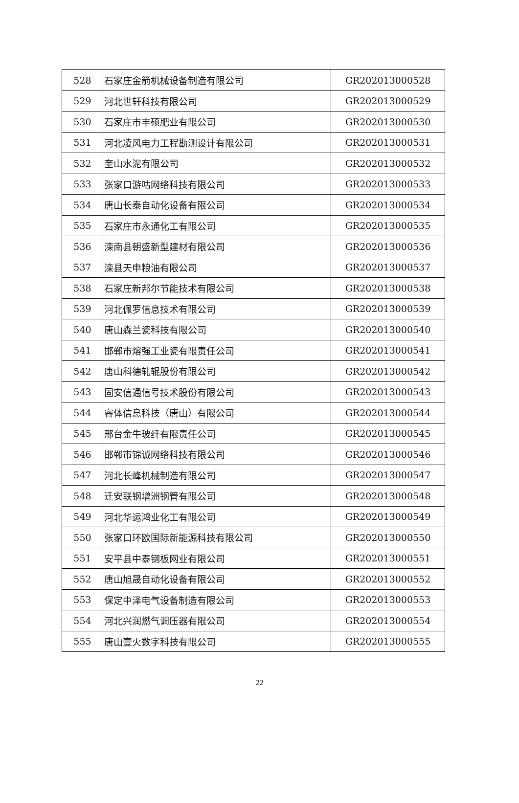| 528 | 石家庄金箭机械设备制造有限公司 | GR202013000528 |
| 529 | 河北世轩科技有限公司 | GR202013000529 |
| 530 | 石家庄市丰硕肥业有限公司 | GR202013000530 |
| 531 | 河北凌风电力工程勘测设计有限公司 | GR202013000531 |
| 532 | 奎山水泥有限公司 | GR202013000532 |
| 533 | 张家口游咕网络科技有限公司 | GR202013000533 |
| 534 | 唐山长泰自动化设备有限公司 | GR202013000534 |
| 535 | 石家庄市永通化工有限公司 | GR202013000535 |
| 536 | 滦南县朝盛新型建材有限公司 | GR202013000536 |
| 537 | 滦县天申粮油有限公司 | GR202013000537 |
| 538 | 石家庄新邦尔节能技术有限公司 | GR202013000538 |
| 539 | 河北佩罗信息技术有限公司 | GR202013000539 |
| 540 | 唐山森兰瓷科技有限公司 | GR202013000540 |
| 541 | 邯郸市熔强工业瓷有限责任公司 | GR202013000541 |
| 542 | 唐山科德轧辊股份有限公司 | GR202013000542 |
| 543 | 固安信通信号技术股份有限公司 | GR202013000543 |
| 544 | 睿体信息科技（唐山）有限公司 | GR202013000544 |
| 545 | 邢台金牛玻纤有限责任公司 | GR202013000545 |
| 546 | 邯郸市锦诚网络科技有限公司 | GR202013000546 |
| 547 | 河北长峰机械制造有限公司 | GR202013000547 |
| 548 | 迁安联钢增洲钢管有限公司 | GR202013000548 |
| 549 | 河北华运鸿业化工有限公司 | GR202013000549 |
| 550 | 张家口环欧国际新能源科技有限公司 | GR202013000550 |
| 551 | 安平县中泰钢板网业有限公司 | GR202013000551 |
| 552 | 唐山旭晟自动化设备有限公司 | GR202013000552 |
| 553 | 保定中泽电气设备制造有限公司 | GR202013000553 |
| 554 | 河北兴润燃气调压器有限公司 | GR202013000554 |
| 555 | 唐山壹火数字科技有限公司 | GR202013000555 |
22